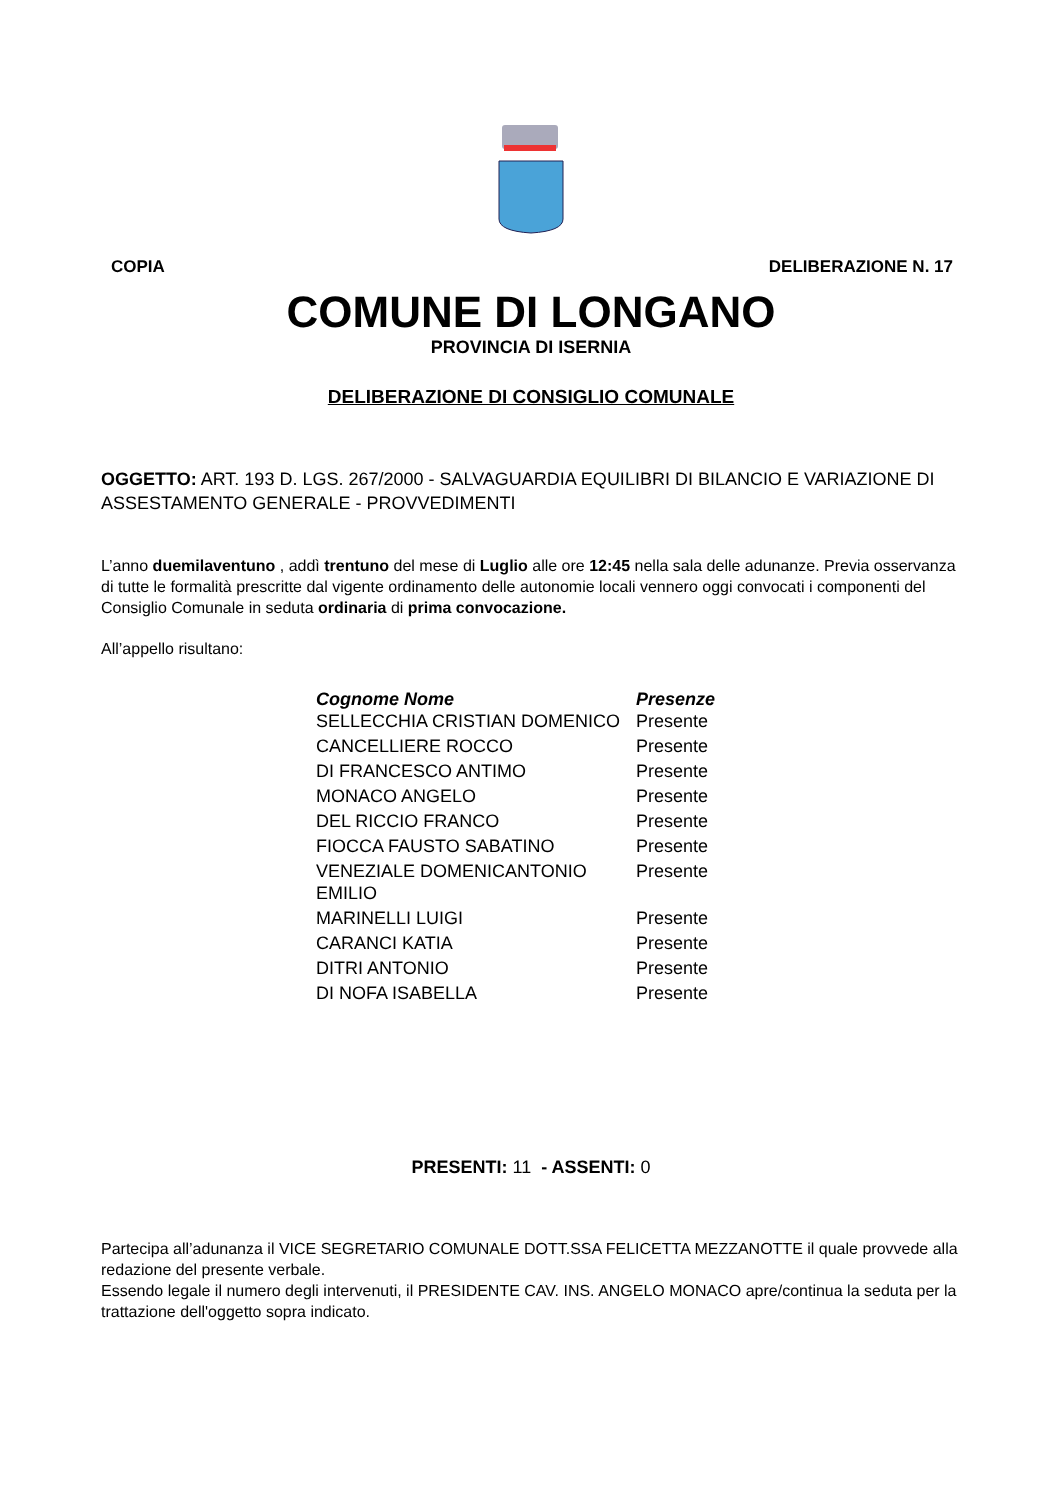COPIA DELIBERAZIONE N. 17
COMUNE DI LONGANO
PROVINCIA DI ISERNIA
DELIBERAZIONE DI CONSIGLIO COMUNALE
OGGETTO: ART. 193 D. LGS. 267/2000 - SALVAGUARDIA EQUILIBRI DI BILANCIO E VARIAZIONE DI ASSESTAMENTO GENERALE - PROVVEDIMENTI
L’anno duemilaventuno , addì trentuno del mese di Luglio alle ore 12:45 nella sala delle adunanze. Previa osservanza di tutte le formalità prescritte dal vigente ordinamento delle autonomie locali vennero oggi convocati i componenti del Consiglio Comunale in seduta ordinaria di prima convocazione.
All’appello risultano:
| Cognome Nome | Presenze |
| --- | --- |
| SELLECCHIA CRISTIAN DOMENICO | Presente |
| CANCELLIERE ROCCO | Presente |
| DI FRANCESCO ANTIMO | Presente |
| MONACO ANGELO | Presente |
| DEL RICCIO FRANCO | Presente |
| FIOCCA FAUSTO SABATINO | Presente |
| VENEZIALE DOMENICANTONIO EMILIO | Presente |
| MARINELLI LUIGI | Presente |
| CARANCI KATIA | Presente |
| DITRI ANTONIO | Presente |
| DI NOFA ISABELLA | Presente |
PRESENTI: 11 - ASSENTI: 0
Partecipa all’adunanza il VICE SEGRETARIO COMUNALE DOTT.SSA FELICETTA MEZZANOTTE il quale provvede alla redazione del presente verbale.
Essendo legale il numero degli intervenuti, il PRESIDENTE CAV. INS. ANGELO MONACO apre/continua la seduta per la trattazione dell'oggetto sopra indicato.